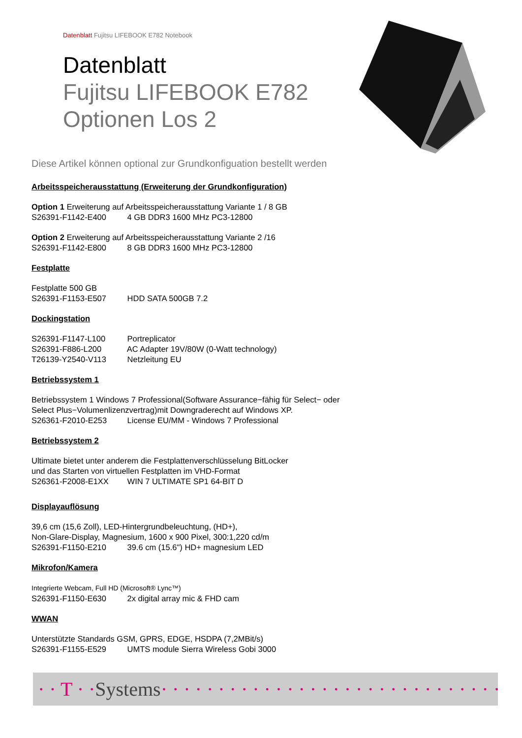Datenblatt Fujitsu LIFEBOOK E782 Notebook
Datenblatt
Fujitsu LIFEBOOK E782
Optionen Los 2
Diese Artikel können optional zur Grundkonfiguation bestellt werden
Arbeitsspeicherausstattung (Erweiterung der Grundkonfiguration)
Option 1 Erweiterung auf Arbeitsspeicherausstattung Variante 1 / 8 GB
S26391-F1142-E400 4 GB DDR3 1600 MHz PC3-12800
Option 2 Erweiterung auf Arbeitsspeicherausstattung Variante 2 /16
S26391-F1142-E800 8 GB DDR3 1600 MHz PC3-12800
Festplatte
Festplatte 500 GB
S26391-F1153-E507 HDD SATA 500GB 7.2
Dockingstation
S26391-F1147-L100 Portreplicator
S26391-F886-L200 AC Adapter 19V/80W (0-Watt technology)
T26139-Y2540-V113 Netzleitung EU
Betriebssystem 1
Betriebssystem 1 Windows 7 Professional(Software Assurance−fähig für Select− oder Select Plus−Volumenlizenzvertrag)mit Downgraderecht auf Windows XP.
S26361-F2010-E253 License EU/MM - Windows 7 Professional
Betriebssystem 2
Ultimate bietet unter anderem die Festplattenverschlüsselung BitLocker
und das Starten von virtuellen Festplatten im VHD-Format
S26361-F2008-E1XX WIN 7 ULTIMATE SP1 64-BIT D
Displayauflösung
39,6 cm (15,6 Zoll), LED-Hintergrundbeleuchtung, (HD+),
Non-Glare-Display, Magnesium, 1600 x 900 Pixel, 300:1,220 cd/m
S26391-F1150-E210 39.6 cm (15.6") HD+ magnesium LED
Mikrofon/Kamera
Integrierte Webcam, Full HD (Microsoft® Lync™)
S26391-F1150-E630 2x digital array mic & FHD cam
WWAN
Unterstützte Standards GSM, GPRS, EDGE, HSDPA (7,2MBit/s)
S26391-F1155-E529 UMTS module Sierra Wireless Gobi 3000
· · T · · Systems · · · · · · · · · · · · · · · · · · · · · · · · · · · · · · · ·